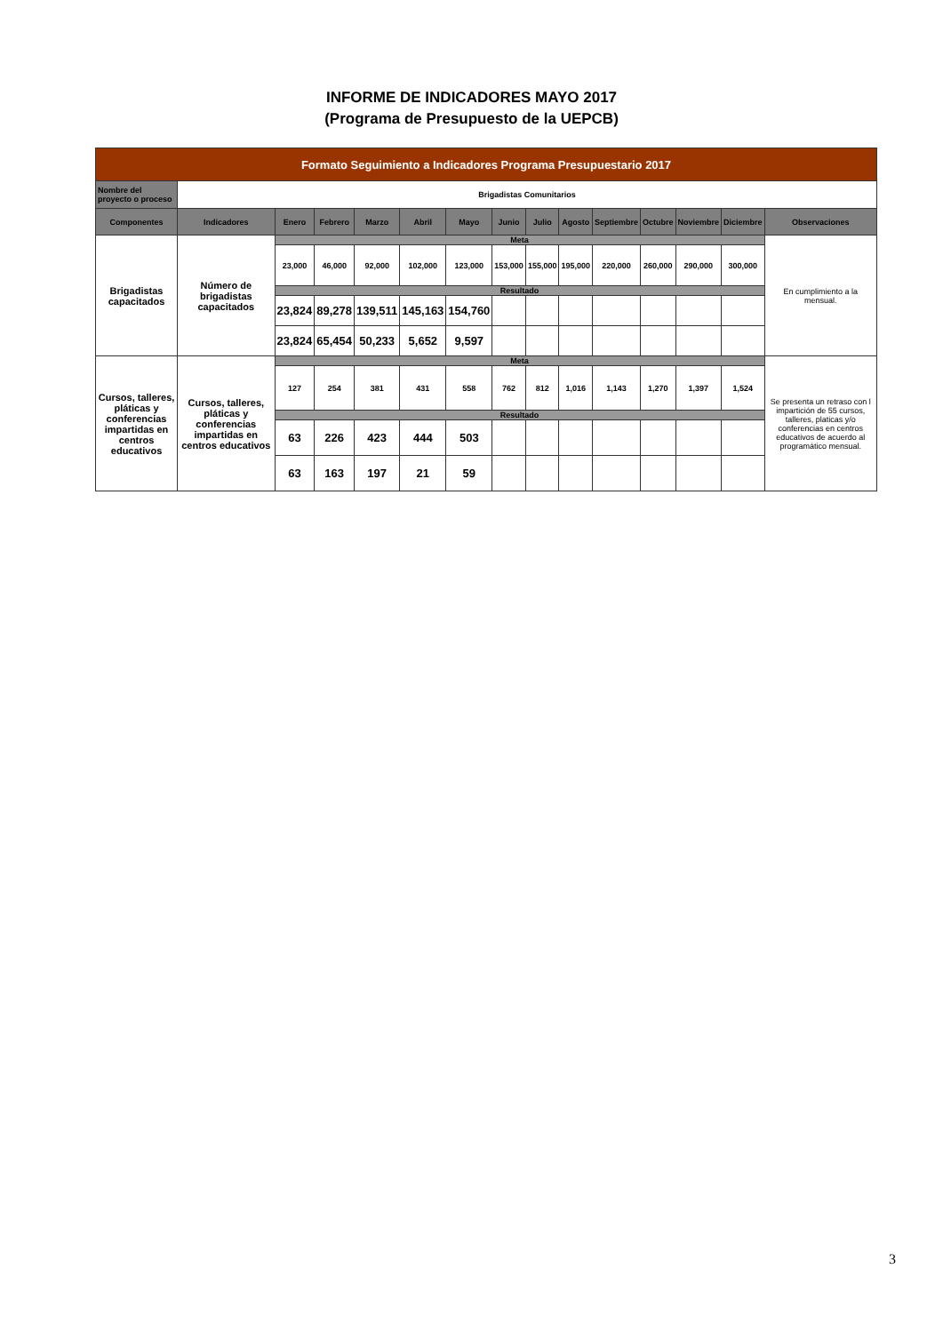INFORME DE INDICADORES MAYO 2017
(Programa de Presupuesto de la UEPCB)
| Formato Seguimiento a Indicadores Programa Presupuestario 2017 | | | | | | | | | | | | | | |
| Nombre del proyecto o proceso | Brigadistas Comunitarios | | | | | | | | | | | | | |
| Componentes | Indicadores | Enero | Febrero | Marzo | Abril | Mayo | Junio | Julio | Agosto | Septiembre | Octubre | Noviembre | Diciembre | Observaciones |
| Brigadistas capacitados | Número de brigadistas capacitados | Meta | | | | | | | | | | | | En cumplimiento a la mensual. |
| | | 23,000 | 46,000 | 92,000 | 102,000 | 123,000 | 153,000 | 155,000 | 195,000 | 220,000 | 260,000 | 290,000 | 300,000 | |
| | | Resultado | | | | | | | | | | | | |
| | | 23,824 | 89,278 | 139,511 | 145,163 | 154,760 | | | | | | | | |
| | | 23,824 | 65,454 | 50,233 | 5,652 | 9,597 | | | | | | | | |
| Cursos, talleres, pláticas y conferencias impartidas en centros educativos | Cursos, talleres, pláticas y conferencias impartidas en centros educativos | Meta | | | | | | | | | | | | Se presenta un retraso con l impartición de 55 cursos, talleres, platicas y/o conferencias en centros educativos de acuerdo al programático mensual. |
| | | 127 | 254 | 381 | 431 | 558 | 762 | 812 | 1,016 | 1,143 | 1,270 | 1,397 | 1,524 | |
| | | Resultado | | | | | | | | | | | | |
| | | 63 | 226 | 423 | 444 | 503 | | | | | | | | |
| | | 63 | 163 | 197 | 21 | 59 | | | | | | | | |
3